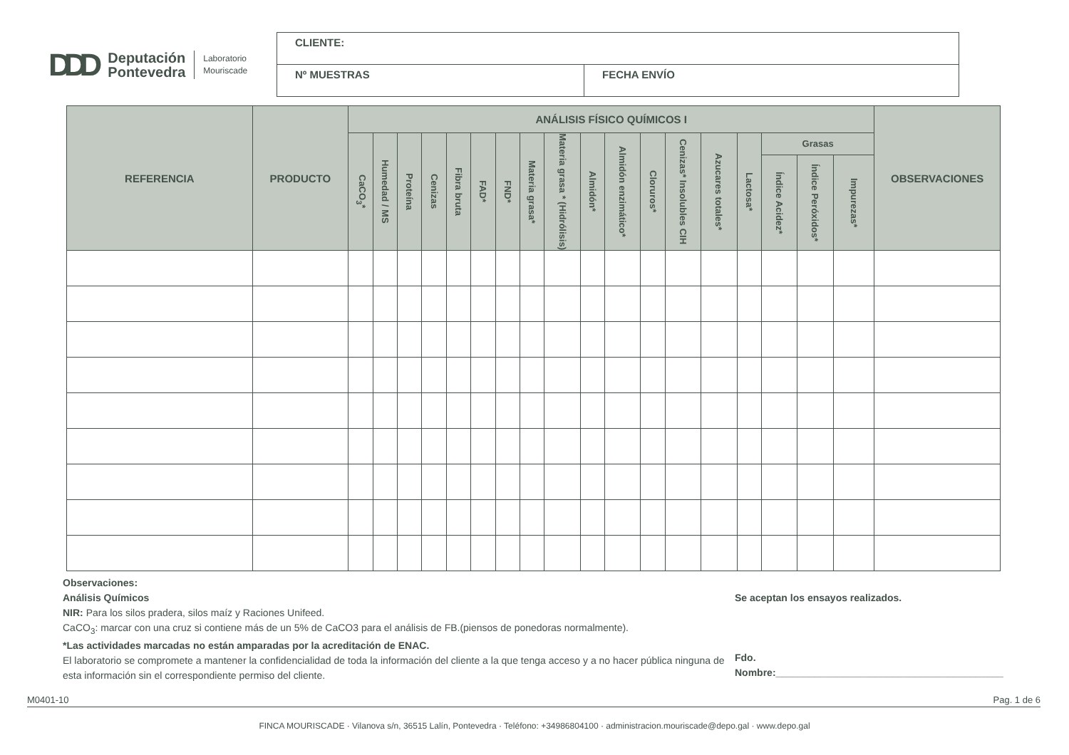DDD Deputación
Pontevedra Laboratorio
Mouriscade
| CLIENTE: | |
| Nº MUESTRAS | FECHA ENVÍO |
| REFERENCIA | PRODUCTO | ANÁLISIS FÍSICO QUÍMICOS I | | | | | | | | | | | | | | | | | | OBSERVACIONES |
| --- | --- | --- | --- | --- | --- | --- | --- | --- | --- | --- | --- | --- | --- | --- | --- | --- | --- | --- | --- | --- |
| | | CaCO<sub>3</sub>* | Humedad / MS | Proteína | Cenizas | Fibra bruta | FAD* | FND* | Materia grasa* | Materia grasa * (Hidrólisis) | Almidón* | Almidón enzimático* | Cloruros* | Cenizas* Insolubles CIH | Azucares totales* | Lactosa* | Grasas | | | |
| | | | | | | | | | | | | | | | | | Índice Acidez* | Índice Peróxidos* | Impurezas* | |
Observaciones:
Análisis Químicos
NIR: Para los silos pradera, silos maíz y Raciones Unifeed.
CaCO<sub>3</sub>: marcar con una cruz si contiene más de un 5% de CaCO3 para el análisis de FB.(piensos de ponedoras normalmente).
*Las actividades marcadas no están amparadas por la acreditación de ENAC.
El laboratorio se compromete a mantener la confidencialidad de toda la información del cliente a la que tenga acceso y a no hacer pública ninguna de esta información sin el correspondiente permiso del cliente.
Se aceptan los ensayos realizados.
Fdo.
Nombre:_________________________________________
M0401-10 Pag. 1 de 6
FINCA MOURISCADE · Vilanova s/n, 36515 Lalín, Pontevedra · Teléfono: +34986804100 · administracion.mouriscade@depo.gal · www.depo.gal